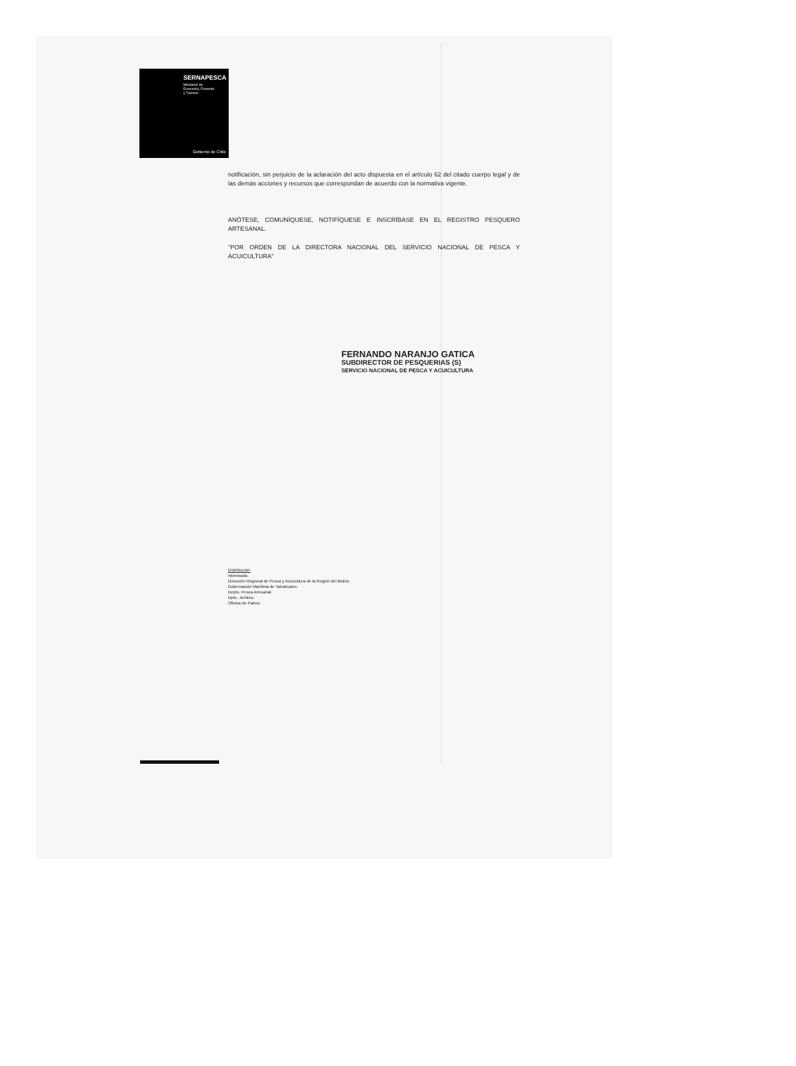SERNAPESCA
Ministerio de
Economía, Fomento
y Turismo
Gobierno de Chile
notificación, sin perjuicio de la aclaración del acto dispuesta en el artículo 62 del citado cuerpo legal y de las demás acciones y recursos que correspondan de acuerdo con la normativa vigente.
ANÓTESE, COMUNÍQUESE, NOTIFÍQUESE E INSCRÍBASE EN EL REGISTRO PESQUERO ARTESANAL.
"POR ORDEN DE LA DIRECTORA NACIONAL DEL SERVICIO NACIONAL DE PESCA Y ACUICULTURA"
FERNANDO NARANJO GATICA
SUBDIRECTOR DE PESQUERIAS (S)
SERVICIO NACIONAL DE PESCA Y ACUICULTURA
Distribución:
Interesado.
Dirección Regional de Pesca y Acuicultura de la Región del Biobío.
Gobernación Marítima de Talcahuano.
Depto. Pesca Artesanal.
Dpto. Jurídico.
Oficina de Partes.